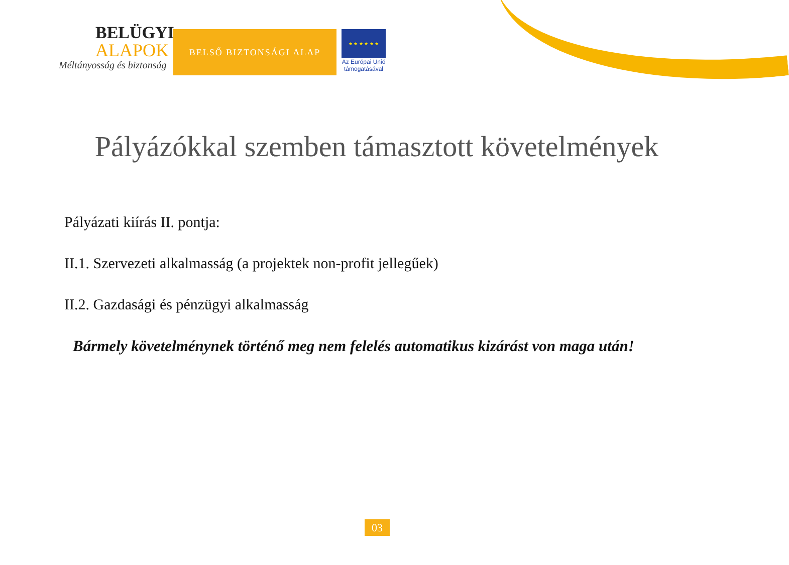BELÜGYI
ALAPOK
Méltányosság és biztonság
BELSŐ BIZTONSÁGI ALAP
★ ★ ★ ★ ★ ★
Az Európai Unió
támogatásával
Pályázókkal szemben támasztott követelmények
Pályázati kiírás II. pontja:
II.1. Szervezeti alkalmasság (a projektek non-profit jellegűek)
II.2. Gazdasági és pénzügyi alkalmasság
Bármely követelménynek történő meg nem felelés automatikus kizárást von maga után!
03